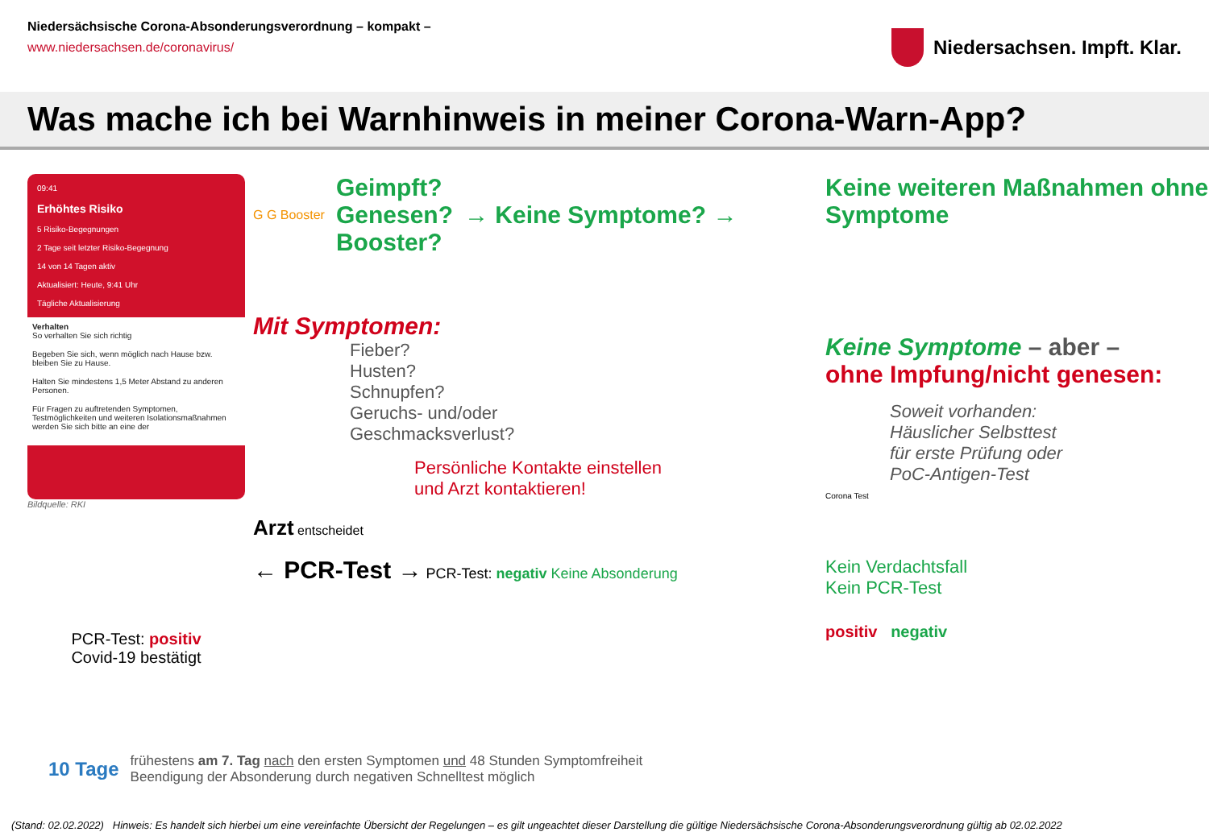Niedersächsische Corona-Absonderungsverordnung – kompakt –
www.niedersachsen.de/coronavirus/
Niedersachsen. Impft. Klar.
Was mache ich bei Warnhinweis in meiner Corona-Warn-App?
09:41
Erhöhtes Risiko
5 Risiko-Begegnungen
2 Tage seit letzter Risiko-Begegnung
14 von 14 Tagen aktiv
Aktualisiert: Heute, 9:41 Uhr
Tägliche Aktualisierung
Verhalten
So verhalten Sie sich richtig
Begeben Sie sich, wenn möglich nach Hause bzw. bleiben Sie zu Hause.
Halten Sie mindestens 1,5 Meter Abstand zu anderen Personen.
Für Fragen zu auftretenden Symptomen, Testmöglichkeiten und weiteren Isolationsmaßnahmen werden Sie sich bitte an eine der
Bildquelle: RKI
PCR-Test: positiv
Covid-19 bestätigt
G G Booster
Geimpft?
Genesen?
Booster?
→ Keine Symptome? →
Mit Symptomen:
Fieber?
Husten?
Schnupfen?
Geruchs- und/oder
Geschmacksverlust?
Persönliche Kontakte einstellen
und Arzt kontaktieren!
Arzt entscheidet
← PCR-Test → PCR-Test: negativ Keine Absonderung
Keine weiteren Maßnahmen ohne Symptome
Keine Symptome – aber –
ohne Impfung/nicht genesen:
Soweit vorhanden:
Häuslicher Selbsttest
für erste Prüfung oder
PoC-Antigen-Test
Corona Test
Kein Verdachtsfall
Kein PCR-Test
positiv negativ
10 Tage
frühestens am 7. Tag nach den ersten Symptomen und 48 Stunden Symptomfreiheit
Beendigung der Absonderung durch negativen Schnelltest möglich
(Stand: 02.02.2022) Hinweis: Es handelt sich hierbei um eine vereinfachte Übersicht der Regelungen – es gilt ungeachtet dieser Darstellung die gültige Niedersächsische Corona-Absonderungsverordnung gültig ab 02.02.2022